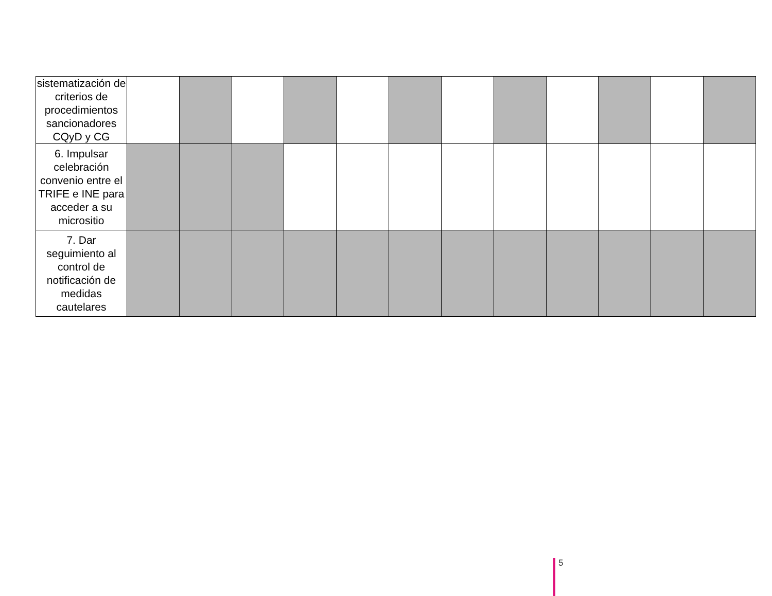| sistematización de criterios de procedimientos sancionadores CQyD y CG | | | | | | | | | | | | |
| 6. Impulsar celebración convenio entre el TRIFE e INE para acceder a su micrositio | | | | | | | | | | | | |
| 7. Dar seguimiento al control de notificación de medidas cautelares | | | | | | | | | | | | |
5